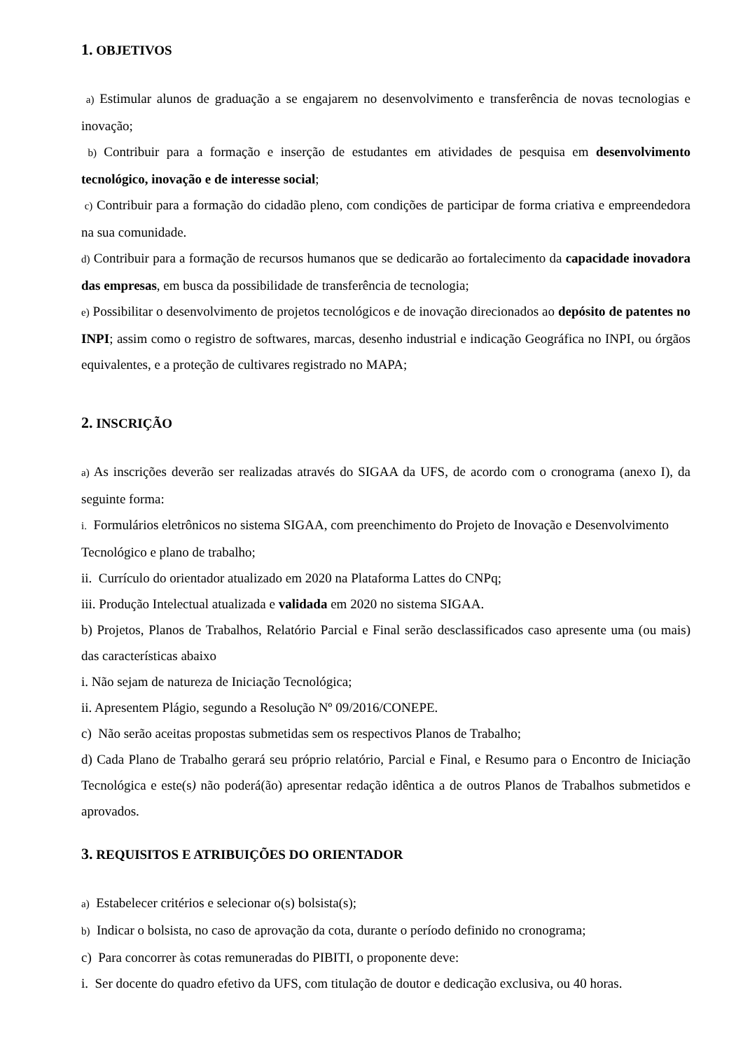1. OBJETIVOS
a) Estimular alunos de graduação a se engajarem no desenvolvimento e transferência de novas tecnologias e inovação;
b) Contribuir para a formação e inserção de estudantes em atividades de pesquisa em desenvolvimento tecnológico, inovação e de interesse social;
c) Contribuir para a formação do cidadão pleno, com condições de participar de forma criativa e empreendedora na sua comunidade.
d) Contribuir para a formação de recursos humanos que se dedicarão ao fortalecimento da capacidade inovadora das empresas, em busca da possibilidade de transferência de tecnologia;
e) Possibilitar o desenvolvimento de projetos tecnológicos e de inovação direcionados ao depósito de patentes no INPI; assim como o registro de softwares, marcas, desenho industrial e indicação Geográfica no INPI, ou órgãos equivalentes, e a proteção de cultivares registrado no MAPA;
2. INSCRIÇÃO
a) As inscrições deverão ser realizadas através do SIGAA da UFS, de acordo com o cronograma (anexo I), da seguinte forma:
i. Formulários eletrônicos no sistema SIGAA, com preenchimento do Projeto de Inovação e Desenvolvimento Tecnológico e plano de trabalho;
ii. Currículo do orientador atualizado em 2020 na Plataforma Lattes do CNPq;
iii. Produção Intelectual atualizada e validada em 2020 no sistema SIGAA.
b) Projetos, Planos de Trabalhos, Relatório Parcial e Final serão desclassificados caso apresente uma (ou mais) das características abaixo
i. Não sejam de natureza de Iniciação Tecnológica;
ii. Apresentem Plágio, segundo a Resolução Nº 09/2016/CONEPE.
c) Não serão aceitas propostas submetidas sem os respectivos Planos de Trabalho;
d) Cada Plano de Trabalho gerará seu próprio relatório, Parcial e Final, e Resumo para o Encontro de Iniciação Tecnológica e este(s) não poderá(ão) apresentar redação idêntica a de outros Planos de Trabalhos submetidos e aprovados.
3. REQUISITOS E ATRIBUIÇÕES DO ORIENTADOR
a) Estabelecer critérios e selecionar o(s) bolsista(s);
b) Indicar o bolsista, no caso de aprovação da cota, durante o período definido no cronograma;
c) Para concorrer às cotas remuneradas do PIBITI, o proponente deve:
i. Ser docente do quadro efetivo da UFS, com titulação de doutor e dedicação exclusiva, ou 40 horas.